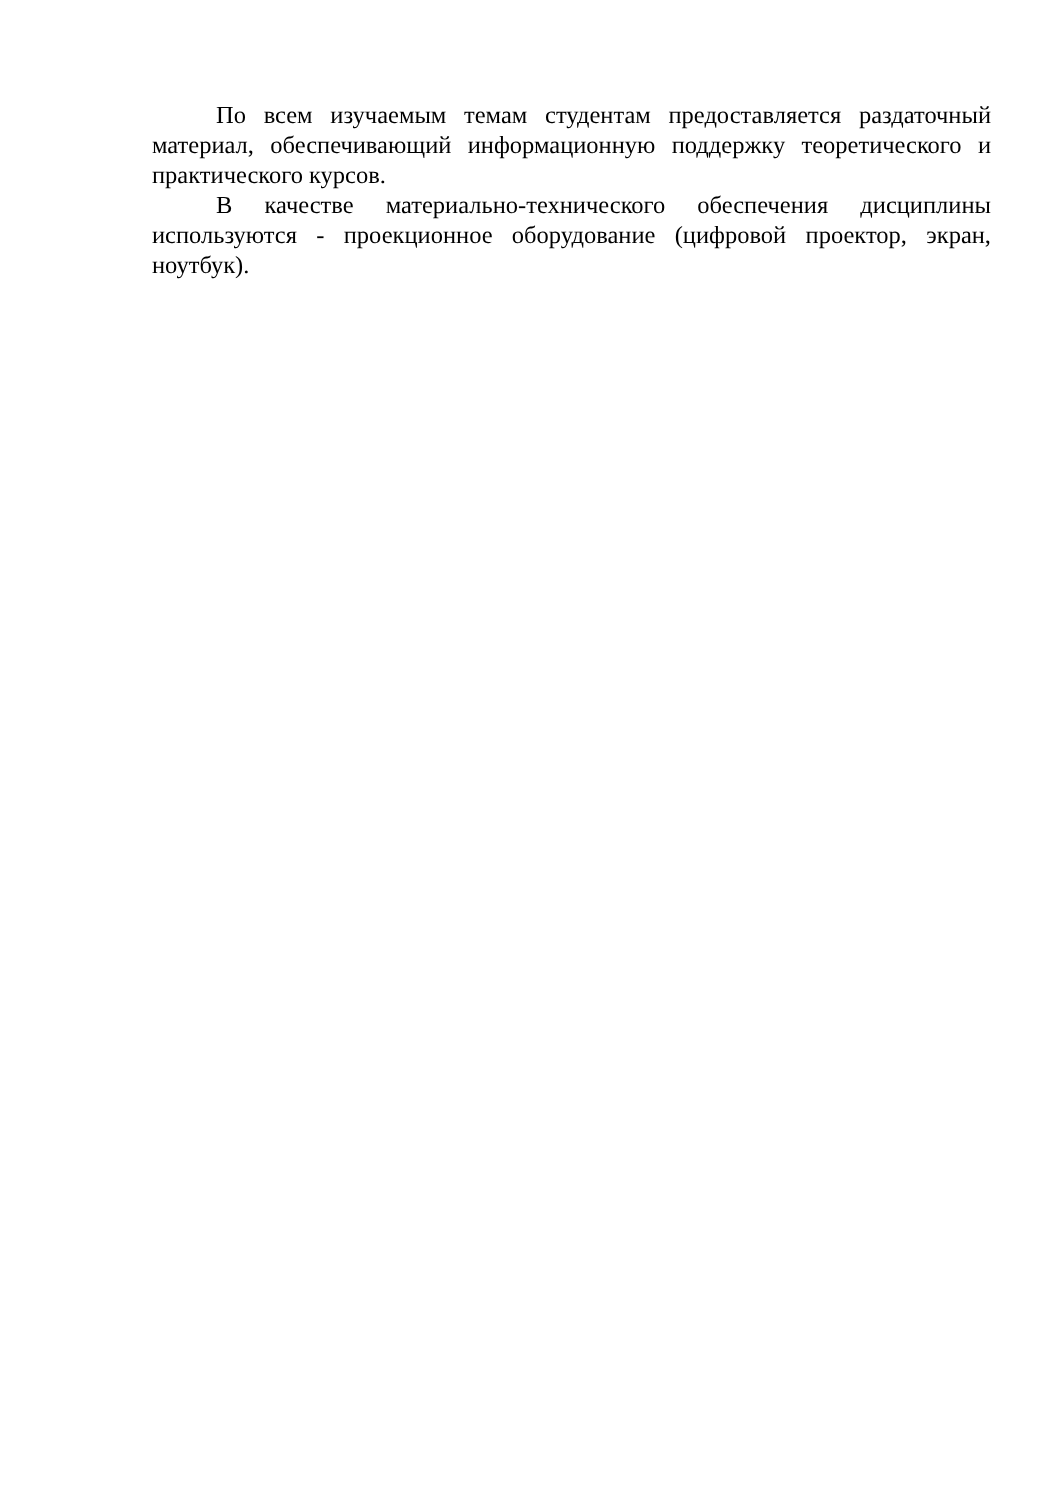По всем изучаемым темам студентам предоставляется раздаточный материал, обеспечивающий информационную поддержку теоретического и практического курсов.
В качестве материально-технического обеспечения дисциплины используются - проекционное оборудование (цифровой проектор, экран, ноутбук).